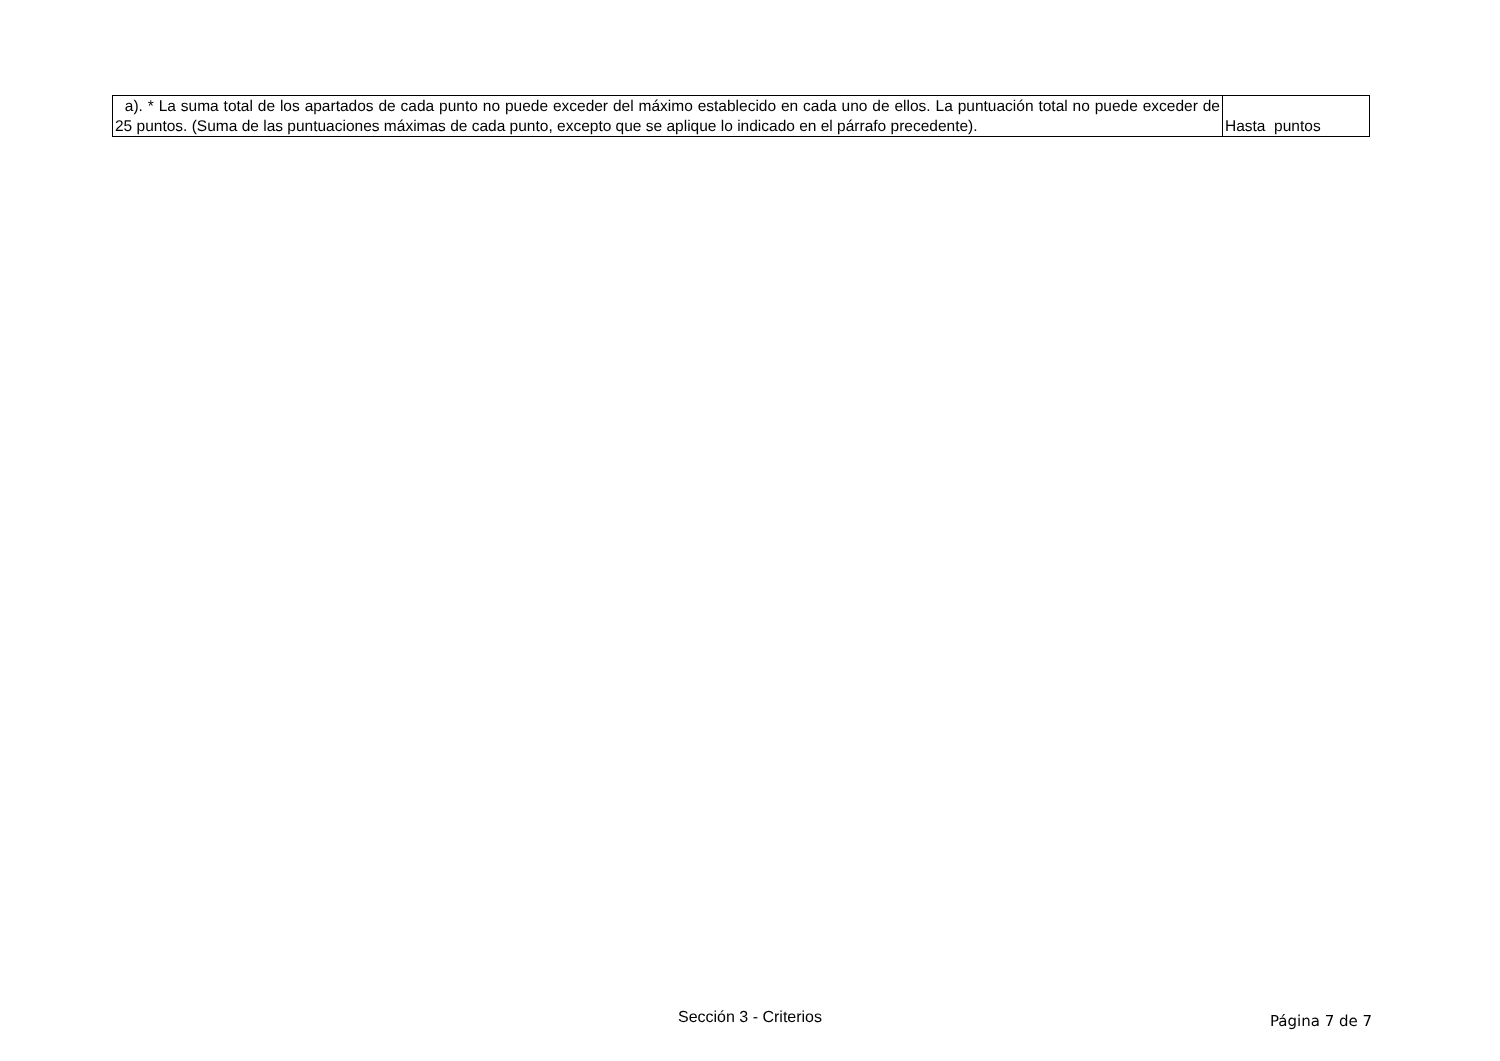| a). * La suma total de los apartados de cada punto no puede exceder del máximo establecido en cada uno de ellos. La puntuación total no puede exceder de 25 puntos. (Suma de las puntuaciones máximas de cada punto, excepto que se aplique lo indicado en el párrafo precedente). | Hasta puntos |
Sección 3 - Criterios Página 7 de 7